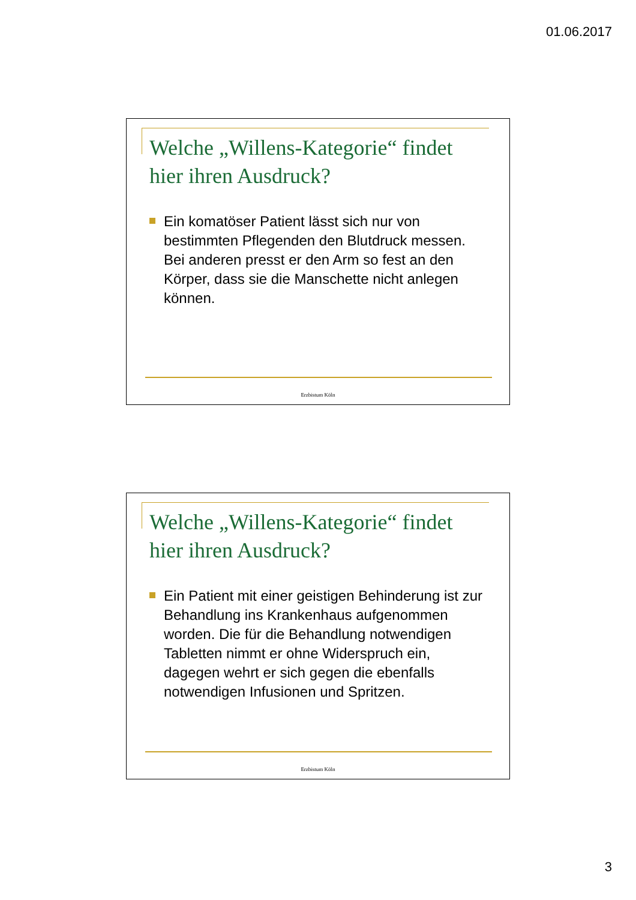01.06.2017
Welche „Willens-Kategorie“ findet hier ihren Ausdruck?
Ein komatöser Patient lässt sich nur von bestimmten Pflegenden den Blutdruck messen. Bei anderen presst er den Arm so fest an den Körper, dass sie die Manschette nicht anlegen können.
Erzbistum Köln
Welche „Willens-Kategorie“ findet hier ihren Ausdruck?
Ein Patient mit einer geistigen Behinderung ist zur Behandlung ins Krankenhaus aufgenommen worden. Die für die Behandlung notwendigen Tabletten nimmt er ohne Widerspruch ein, dagegen wehrt er sich gegen die ebenfalls notwendigen Infusionen und Spritzen.
Erzbistum Köln
3